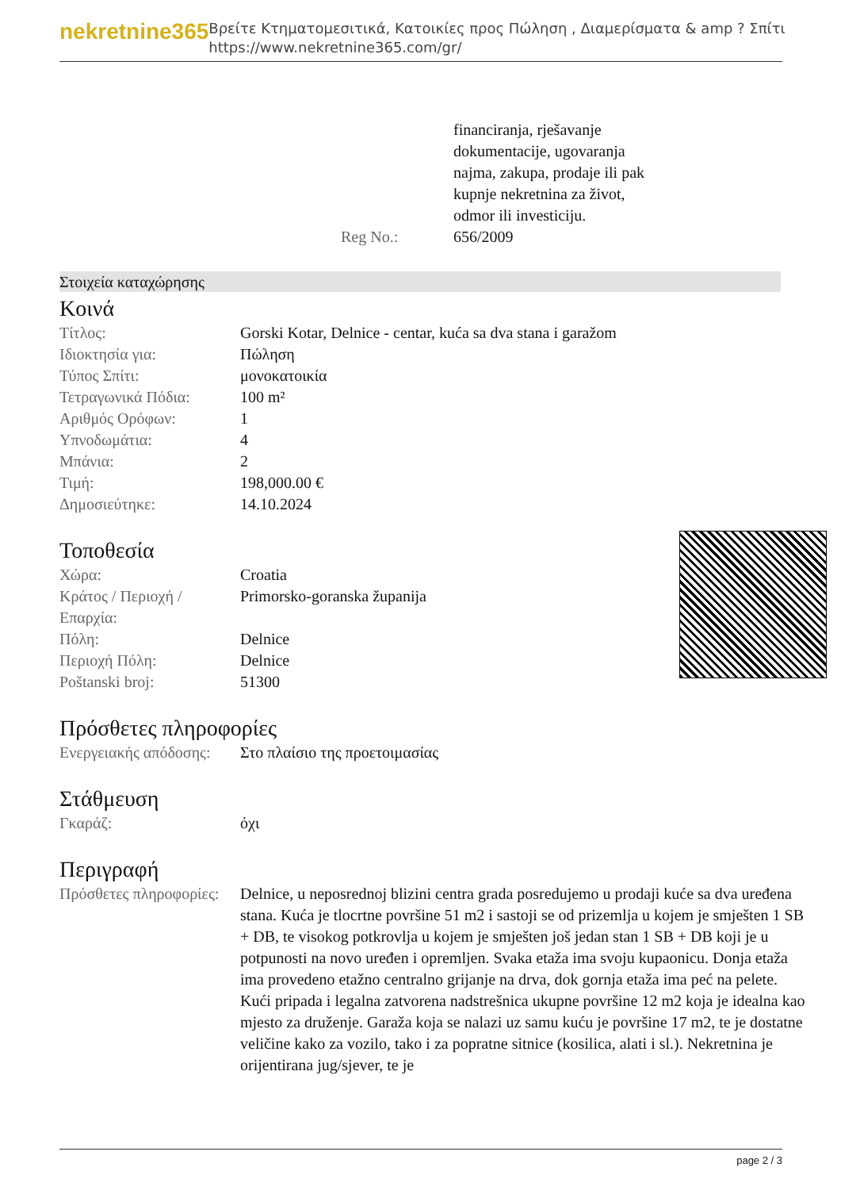nekretnine365
Βρείτε Κτηματομεσιτικά, Κατοικίες προς Πώληση , Διαμερίσματα & amp ? Σπίτι
https://www.nekretnine365.com/gr/
| | financiranja, rješavanje dokumentacije, ugovaranja najma, zakupa, prodaje ili pak kupnje nekretnina za život, odmor ili investiciju. |
| Reg No.: | 656/2009 |
Στοιχεία καταχώρησης
Κοινά
| Τίτλος: | Gorski Kotar, Delnice - centar, kuća sa dva stana i garažom |
| Ιδιοκτησία για: | Πώληση |
| Τύπος Σπίτι: | μονοκατοικία |
| Τετραγωνικά Πόδια: | 100 m² |
| Αριθμός Ορόφων: | 1 |
| Υπνοδωμάτια: | 4 |
| Μπάνια: | 2 |
| Τιμή: | 198,000.00 € |
| Δημοσιεύτηκε: | 14.10.2024 |
Τοποθεσία
| Χώρα: | Croatia |
| Κράτος / Περιοχή / Επαρχία: | Primorsko-goranska županija |
| Πόλη: | Delnice |
| Περιοχή Πόλη: | Delnice |
| Poštanski broj: | 51300 |
Πρόσθετες πληροφορίες
| Ενεργειακής απόδοσης: | Στο πλαίσιο της προετοιμασίας |
Στάθμευση
| Γκαράζ: | όχι |
Περιγραφή
| Πρόσθετες πληροφορίες: | Delnice, u neposrednoj blizini centra grada posredujemo u prodaji kuće sa dva uređena stana. Kuća je tlocrtne površine 51 m2 i sastoji se od prizemlja u kojem je smješten 1 SB + DB, te visokog potkrovlja u kojem je smješten još jedan stan 1 SB + DB koji je u potpunosti na novo uređen i opremljen. Svaka etaža ima svoju kupaonicu. Donja etaža ima provedeno etažno centralno grijanje na drva, dok gornja etaža ima peć na pelete. Kući pripada i legalna zatvorena nadstrešnica ukupne površine 12 m2 koja je idealna kao mjesto za druženje. Garaža koja se nalazi uz samu kuću je površine 17 m2, te je dostatne veličine kako za vozilo, tako i za popratne sitnice (kosilica, alati i sl.). Nekretnina je orijentirana jug/sjever, te je |
page 2 / 3